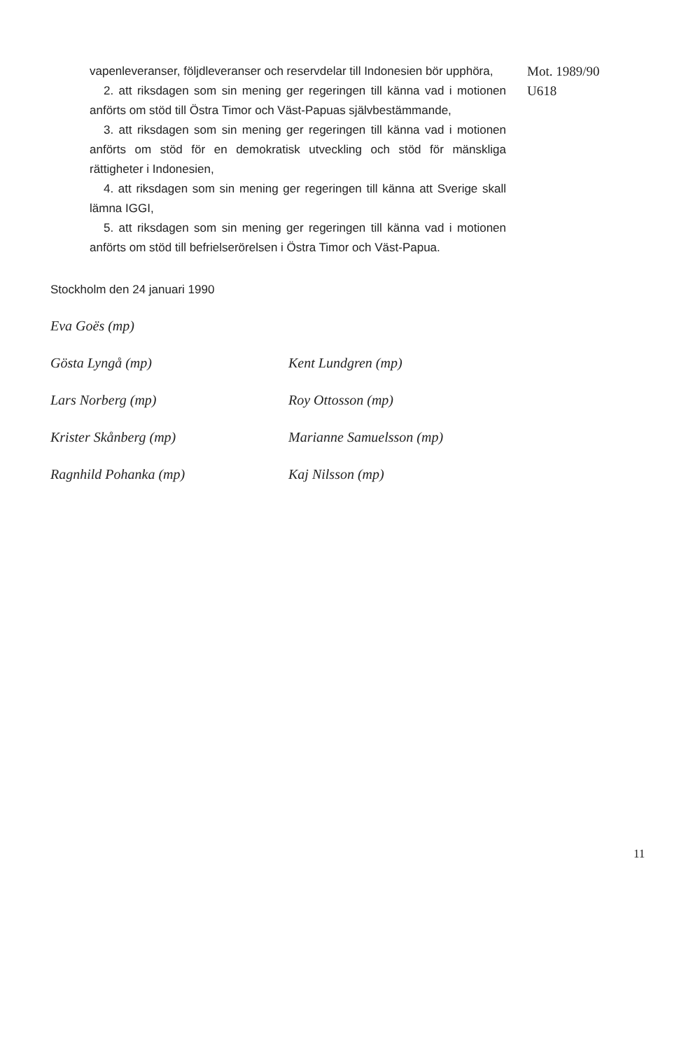vapenleveranser, följdleveranser och reservdelar till Indonesien bör upphöra,
2. att riksdagen som sin mening ger regeringen till känna vad i motionen anförts om stöd till Östra Timor och Väst-Papuas självbestämmande,
3. att riksdagen som sin mening ger regeringen till känna vad i motionen anförts om stöd för en demokratisk utveckling och stöd för mänskliga rättigheter i Indonesien,
4. att riksdagen som sin mening ger regeringen till känna att Sverige skall lämna IGGI,
5. att riksdagen som sin mening ger regeringen till känna vad i motionen anförts om stöd till befrielserörelsen i Östra Timor och Väst-Papua.
Mot. 1989/90
U618
Stockholm den 24 januari 1990
Eva Goës (mp)
Gösta Lyngå (mp) Kent Lundgren (mp)
Lars Norberg (mp) Roy Ottosson (mp)
Krister Skånberg (mp) Marianne Samuelsson (mp)
Ragnhild Pohanka (mp) Kaj Nilsson (mp)
11